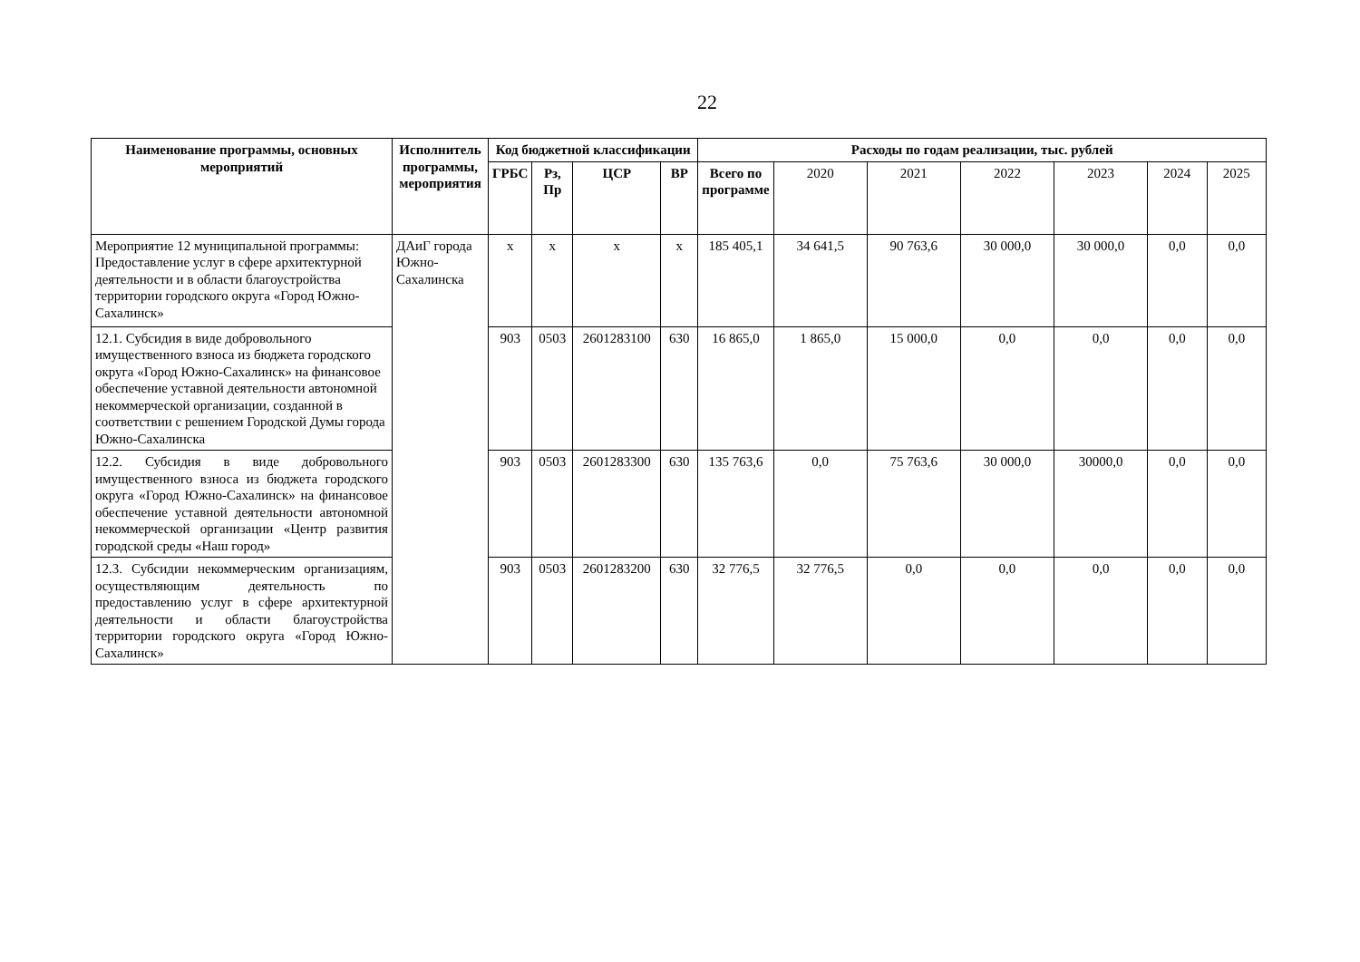22
| Наименование программы, основных мероприятий | Исполнитель программы, мероприятия | Код бюджетной классификации | | | | Расходы по годам реализации, тыс. рублей | | | | | | |
| --- | --- | --- | --- | --- | --- | --- | --- | --- | --- | --- | --- | --- |
| | | ГРБС | Рз, Пр | ЦСР | ВР | Всего по программе | 2020 | 2021 | 2022 | 2023 | 2024 | 2025 |
| Мероприятие 12 муниципальной программы: Предоставление услуг в сфере архитектурной деятельности и в области благоустройства территории городского округа «Город Южно-Сахалинск» | ДАиГ города Южно-Сахалинска | х | х | х | х | 185 405,1 | 34 641,5 | 90 763,6 | 30 000,0 | 30 000,0 | 0,0 | 0,0 |
| 12.1. Субсидия в виде добровольного имущественного взноса из бюджета городского округа «Город Южно-Сахалинск» на финансовое обеспечение уставной деятельности автономной некоммерческой организации, созданной в соответствии с решением Городской Думы города Южно-Сахалинска | | 903 | 0503 | 2601283100 | 630 | 16 865,0 | 1 865,0 | 15 000,0 | 0,0 | 0,0 | 0,0 | 0,0 |
| 12.2. Субсидия в виде добровольного имущественного взноса из бюджета городского округа «Город Южно-Сахалинск» на финансовое обеспечение уставной деятельности автономной некоммерческой организации «Центр развития городской среды «Наш город» | | 903 | 0503 | 2601283300 | 630 | 135 763,6 | 0,0 | 75 763,6 | 30 000,0 | 30000,0 | 0,0 | 0,0 |
| 12.3. Субсидии некоммерческим организациям, осуществляющим деятельность по предоставлению услуг в сфере архитектурной деятельности и области благоустройства территории городского округа «Город Южно-Сахалинск» | | 903 | 0503 | 2601283200 | 630 | 32 776,5 | 32 776,5 | 0,0 | 0,0 | 0,0 | 0,0 | 0,0 |